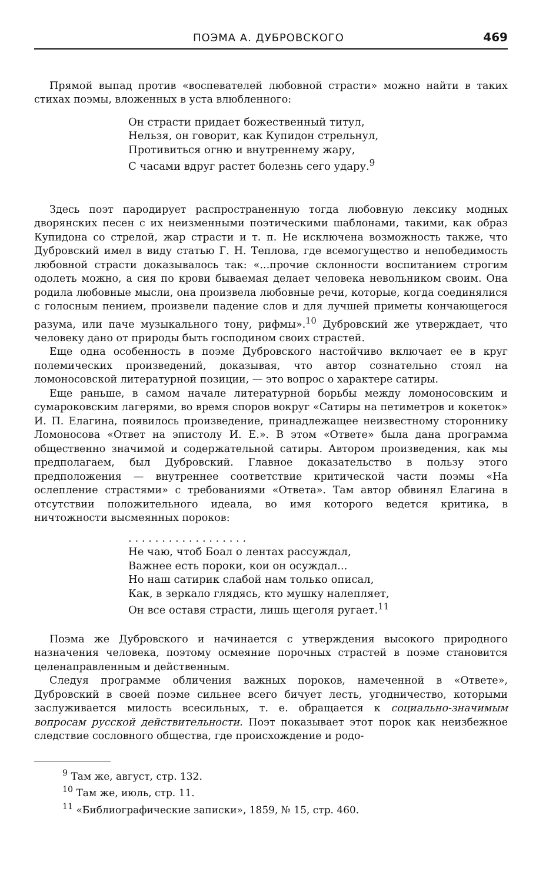ПОЭМА А. ДУБРОВСКОГО 469
Прямой выпад против «воспевателей любовной страсти» можно найти в таких стихах поэмы, вложенных в уста влюбленного:
Он страсти придает божественный титул,
Нельзя, он говорит, как Купидон стрельнул,
Противиться огню и внутреннему жару,
С часами вдруг растет болезнь сего удару.<sup>9</sup>
Здесь поэт пародирует распространенную тогда любовную лексику модных дворянских песен с их неизменными поэтическими шаблонами, такими, как образ Купидона со стрелой, жар страсти и т. п. Не исключена возможность также, что Дубровский имел в виду статью Г. Н. Теплова, где всемогущество и непобедимость любовной страсти доказывалось так: «...прочие склонности воспитанием строгим одолеть можно, а сия по крови бываемая делает человека невольником своим. Она родила любовные мысли, она произвела любовные речи, которые, когда соединялися с голосным пением, произвели падение слов и для лучшей приметы кончающегося разума, или паче музыкального тону, рифмы».<sup>10</sup> Дубровский же утверждает, что человеку дано от природы быть господином своих страстей.
Еще одна особенность в поэме Дубровского настойчиво включает ее в круг полемических произведений, доказывая, что автор сознательно стоял на ломоносовской литературной позиции, — это вопрос о характере сатиры.
Еще раньше, в самом начале литературной борьбы между ломоносовским и сумароковским лагерями, во время споров вокруг «Сатиры на петиметров и кокеток» И. П. Елагина, появилось произведение, принадлежащее неизвестному стороннику Ломоносова «Ответ на эпистолу И. Е.». В этом «Ответе» была дана программа общественно значимой и содержательной сатиры. Автором произведения, как мы предполагаем, был Дубровский. Главное доказательство в пользу этого предположения — внутреннее соответствие критической части поэмы «На ослепление страстями» с требованиями «Ответа». Там автор обвинял Елагина в отсутствии положительного идеала, во имя которого ведется критика, в ничтожности высмеянных пороков:
. . . . . . . . . . . . . . . . . .
Не чаю, чтоб Боал о лентах рассуждал,
Важнее есть пороки, кои он осуждал...
Но наш сатирик слабой нам только описал,
Как, в зеркало глядясь, кто мушку налепляет,
Он все оставя страсти, лишь щеголя ругает.<sup>11</sup>
Поэма же Дубровского и начинается с утверждения высокого природного назначения человека, поэтому осмеяние порочных страстей в поэме становится целенаправленным и действенным.
Следуя программе обличения важных пороков, намеченной в «Ответе», Дубровский в своей поэме сильнее всего бичует лесть, угодничество, которыми заслуживается милость всесильных, т. е. обращается к социально-значимым вопросам русской действительности. Поэт показывает этот порок как неизбежное следствие сословного общества, где происхождение и родо-
<sup>9</sup> Там же, август, стр. 132.
<sup>10</sup> Там же, июль, стр. 11.
<sup>11</sup> «Библиографические записки», 1859, № 15, стр. 460.